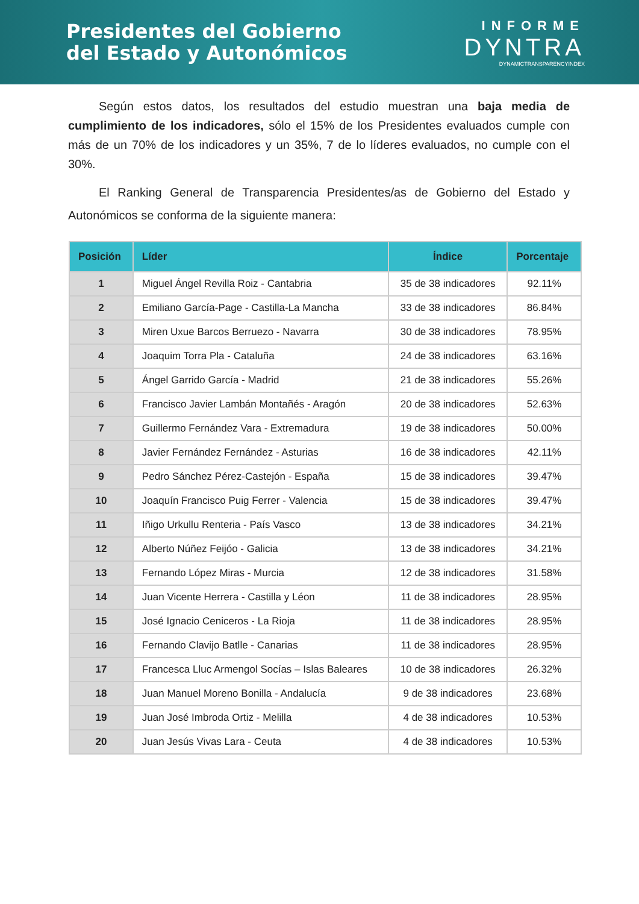Presidentes del Gobierno
del Estado y Autonómicos
INFORME
DYNTRA
DYNAMICTRANSPARENCYINDEX
Según estos datos, los resultados del estudio muestran una baja media de cumplimiento de los indicadores, sólo el 15% de los Presidentes evaluados cumple con más de un 70% de los indicadores y un 35%, 7 de lo líderes evaluados, no cumple con el 30%.
El Ranking General de Transparencia Presidentes/as de Gobierno del Estado y Autonómicos se conforma de la siguiente manera:
| Posición | Líder | Índice | Porcentaje |
| --- | --- | --- | --- |
| 1 | Miguel Ángel Revilla Roiz - Cantabria | 35 de 38 indicadores | 92.11% |
| 2 | Emiliano García-Page - Castilla-La Mancha | 33 de 38 indicadores | 86.84% |
| 3 | Miren Uxue Barcos Berruezo - Navarra | 30 de 38 indicadores | 78.95% |
| 4 | Joaquim Torra Pla - Cataluña | 24 de 38 indicadores | 63.16% |
| 5 | Ángel Garrido García - Madrid | 21 de 38 indicadores | 55.26% |
| 6 | Francisco Javier Lambán Montañés - Aragón | 20 de 38 indicadores | 52.63% |
| 7 | Guillermo Fernández Vara - Extremadura | 19 de 38 indicadores | 50.00% |
| 8 | Javier Fernández Fernández - Asturias | 16 de 38 indicadores | 42.11% |
| 9 | Pedro Sánchez Pérez-Castejón - España | 15 de 38 indicadores | 39.47% |
| 10 | Joaquín Francisco Puig Ferrer - Valencia | 15 de 38 indicadores | 39.47% |
| 11 | Iñigo Urkullu Renteria - País Vasco | 13 de 38 indicadores | 34.21% |
| 12 | Alberto Núñez Feijóo - Galicia | 13 de 38 indicadores | 34.21% |
| 13 | Fernando López Miras - Murcia | 12 de 38 indicadores | 31.58% |
| 14 | Juan Vicente Herrera - Castilla y Léon | 11 de 38 indicadores | 28.95% |
| 15 | José Ignacio Ceniceros - La Rioja | 11 de 38 indicadores | 28.95% |
| 16 | Fernando Clavijo Batlle - Canarias | 11 de 38 indicadores | 28.95% |
| 17 | Francesca Lluc Armengol Socías – Islas Baleares | 10 de 38 indicadores | 26.32% |
| 18 | Juan Manuel Moreno Bonilla - Andalucía | 9 de 38 indicadores | 23.68% |
| 19 | Juan José Imbroda Ortiz - Melilla | 4 de 38 indicadores | 10.53% |
| 20 | Juan Jesús Vivas Lara - Ceuta | 4 de 38 indicadores | 10.53% |